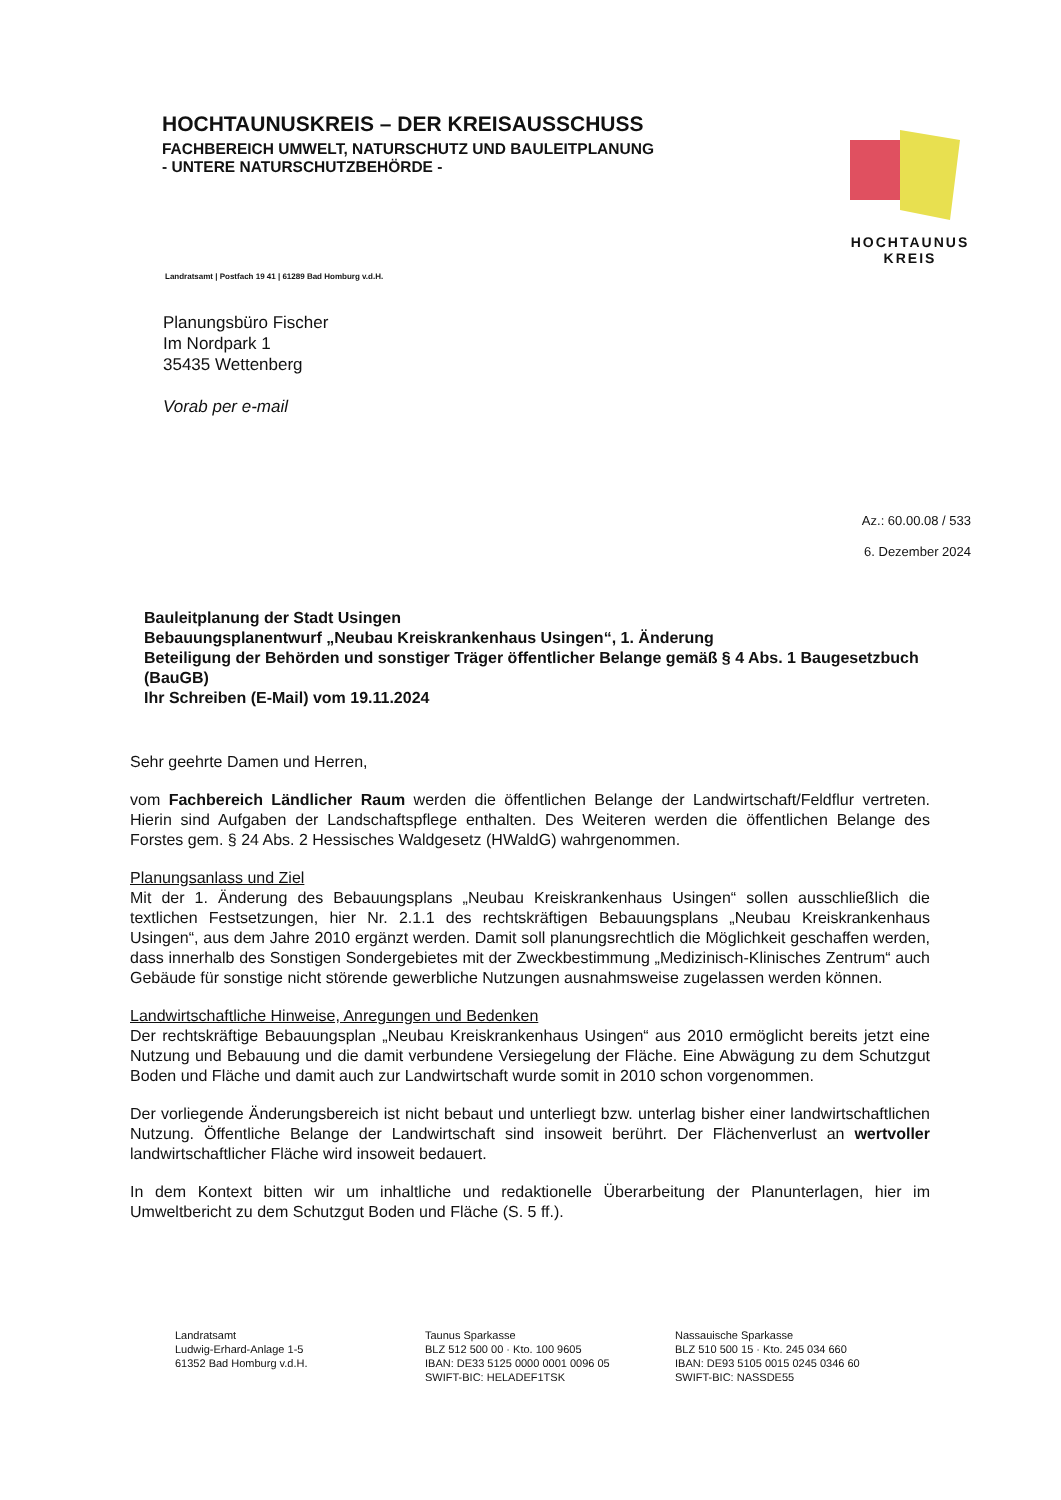HOCHTAUNUSKREIS – DER KREISAUSSCHUSS
FACHBEREICH UMWELT, NATURSCHUTZ UND BAULEITPLANUNG
- UNTERE NATURSCHUTZBEHÖRDE -
HOCHTAUNUS
KREIS
Landratsamt | Postfach 19 41 | 61289 Bad Homburg v.d.H.
Planungsbüro Fischer
Im Nordpark 1
35435 Wettenberg
Vorab per e-mail
Az.: 60.00.08 / 533
6. Dezember 2024
Bauleitplanung der Stadt Usingen
Bebauungsplanentwurf „Neubau Kreiskrankenhaus Usingen“, 1. Änderung
Beteiligung der Behörden und sonstiger Träger öffentlicher Belange gemäß § 4 Abs. 1 Baugesetzbuch (BauGB)
Ihr Schreiben (E-Mail) vom 19.11.2024
Sehr geehrte Damen und Herren,
vom Fachbereich Ländlicher Raum werden die öffentlichen Belange der Landwirtschaft/Feldflur vertreten. Hierin sind Aufgaben der Landschaftspflege enthalten. Des Weiteren werden die öffentlichen Belange des Forstes gem. § 24 Abs. 2 Hessisches Waldgesetz (HWaldG) wahrgenommen.
Planungsanlass und Ziel
Mit der 1. Änderung des Bebauungsplans „Neubau Kreiskrankenhaus Usingen“ sollen ausschließlich die textlichen Festsetzungen, hier Nr. 2.1.1 des rechtskräftigen Bebauungsplans „Neubau Kreiskrankenhaus Usingen“, aus dem Jahre 2010 ergänzt werden. Damit soll planungsrechtlich die Möglichkeit geschaffen werden, dass innerhalb des Sonstigen Sondergebietes mit der Zweckbestimmung „Medizinisch-Klinisches Zentrum“ auch Gebäude für sonstige nicht störende gewerbliche Nutzungen ausnahmsweise zugelassen werden können.
Landwirtschaftliche Hinweise, Anregungen und Bedenken
Der rechtskräftige Bebauungsplan „Neubau Kreiskrankenhaus Usingen“ aus 2010 ermöglicht bereits jetzt eine Nutzung und Bebauung und die damit verbundene Versiegelung der Fläche. Eine Abwägung zu dem Schutzgut Boden und Fläche und damit auch zur Landwirtschaft wurde somit in 2010 schon vorgenommen.
Der vorliegende Änderungsbereich ist nicht bebaut und unterliegt bzw. unterlag bisher einer landwirtschaftlichen Nutzung. Öffentliche Belange der Landwirtschaft sind insoweit berührt. Der Flächenverlust an wertvoller landwirtschaftlicher Fläche wird insoweit bedauert.
In dem Kontext bitten wir um inhaltliche und redaktionelle Überarbeitung der Planunterlagen, hier im Umweltbericht zu dem Schutzgut Boden und Fläche (S. 5 ff.).
Landratsamt
Ludwig-Erhard-Anlage 1-5
61352 Bad Homburg v.d.H.
Taunus Sparkasse
BLZ 512 500 00 · Kto. 100 9605
IBAN: DE33 5125 0000 0001 0096 05
SWIFT-BIC: HELADEF1TSK
Nassauische Sparkasse
BLZ 510 500 15 · Kto. 245 034 660
IBAN: DE93 5105 0015 0245 0346 60
SWIFT-BIC: NASSDE55